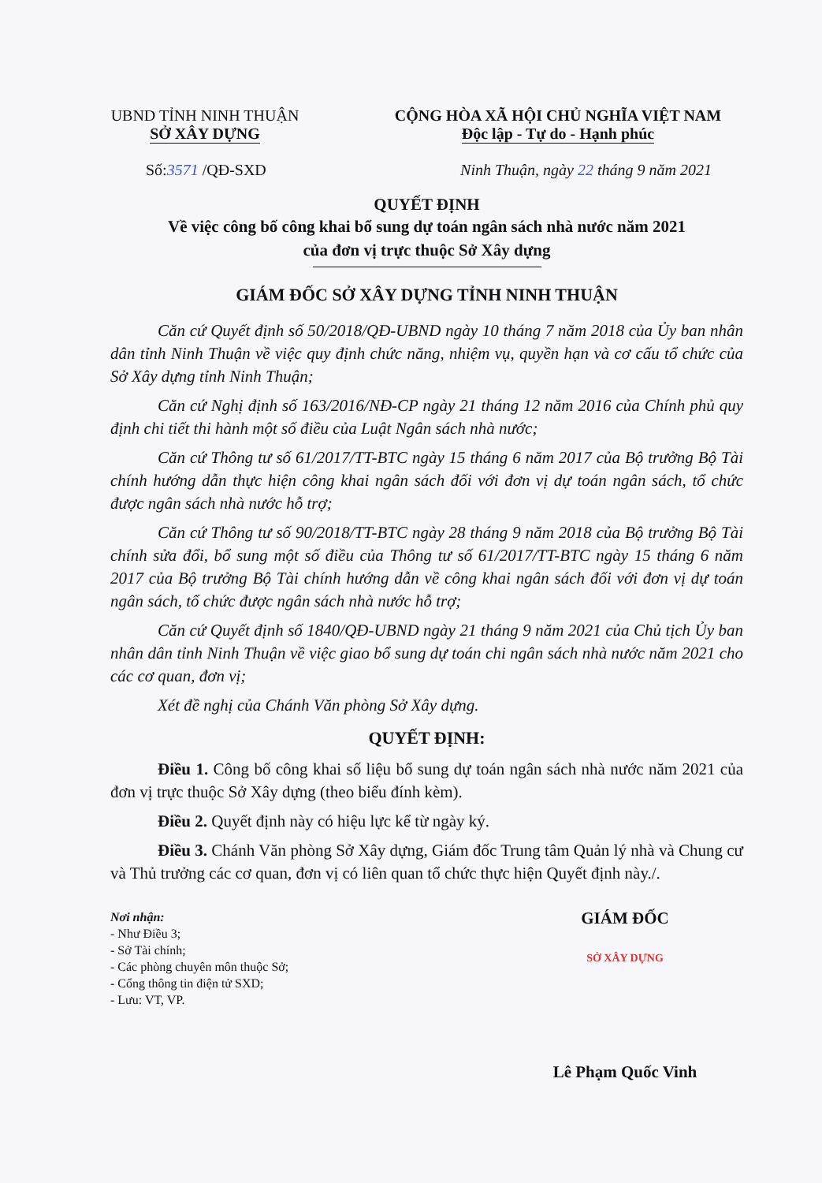UBND TỈNH NINH THUẬN
SỞ XÂY DỰNG
CỘNG HÒA XÃ HỘI CHỦ NGHĨA VIỆT NAM
Độc lập - Tự do - Hạnh phúc
Số:3571 /QĐ-SXD Ninh Thuận, ngày 22 tháng 9 năm 2021
QUYẾT ĐỊNH
Về việc công bố công khai bổ sung dự toán ngân sách nhà nước năm 2021
của đơn vị trực thuộc Sở Xây dựng
GIÁM ĐỐC SỞ XÂY DỰNG TỈNH NINH THUẬN
Căn cứ Quyết định số 50/2018/QĐ-UBND ngày 10 tháng 7 năm 2018 của Ủy ban nhân dân tỉnh Ninh Thuận về việc quy định chức năng, nhiệm vụ, quyền hạn và cơ cấu tổ chức của Sở Xây dựng tỉnh Ninh Thuận;
Căn cứ Nghị định số 163/2016/NĐ-CP ngày 21 tháng 12 năm 2016 của Chính phủ quy định chi tiết thi hành một số điều của Luật Ngân sách nhà nước;
Căn cứ Thông tư số 61/2017/TT-BTC ngày 15 tháng 6 năm 2017 của Bộ trưởng Bộ Tài chính hướng dẫn thực hiện công khai ngân sách đối với đơn vị dự toán ngân sách, tổ chức được ngân sách nhà nước hỗ trợ;
Căn cứ Thông tư số 90/2018/TT-BTC ngày 28 tháng 9 năm 2018 của Bộ trưởng Bộ Tài chính sửa đổi, bổ sung một số điều của Thông tư số 61/2017/TT-BTC ngày 15 tháng 6 năm 2017 của Bộ trưởng Bộ Tài chính hướng dẫn về công khai ngân sách đối với đơn vị dự toán ngân sách, tổ chức được ngân sách nhà nước hỗ trợ;
Căn cứ Quyết định số 1840/QĐ-UBND ngày 21 tháng 9 năm 2021 của Chủ tịch Ủy ban nhân dân tỉnh Ninh Thuận về việc giao bổ sung dự toán chi ngân sách nhà nước năm 2021 cho các cơ quan, đơn vị;
Xét đề nghị của Chánh Văn phòng Sở Xây dựng.
QUYẾT ĐỊNH:
Điều 1. Công bố công khai số liệu bổ sung dự toán ngân sách nhà nước năm 2021 của đơn vị trực thuộc Sở Xây dựng (theo biểu đính kèm).
Điều 2. Quyết định này có hiệu lực kể từ ngày ký.
Điều 3. Chánh Văn phòng Sở Xây dựng, Giám đốc Trung tâm Quản lý nhà và Chung cư và Thủ trưởng các cơ quan, đơn vị có liên quan tổ chức thực hiện Quyết định này./.
Nơi nhận:
- Như Điều 3;
- Sở Tài chính;
- Các phòng chuyên môn thuộc Sở;
- Cổng thông tin điện tử SXD;
- Lưu: VT, VP.
GIÁM ĐỐC
SỞ XÂY DỰNG
Lê Phạm Quốc Vinh